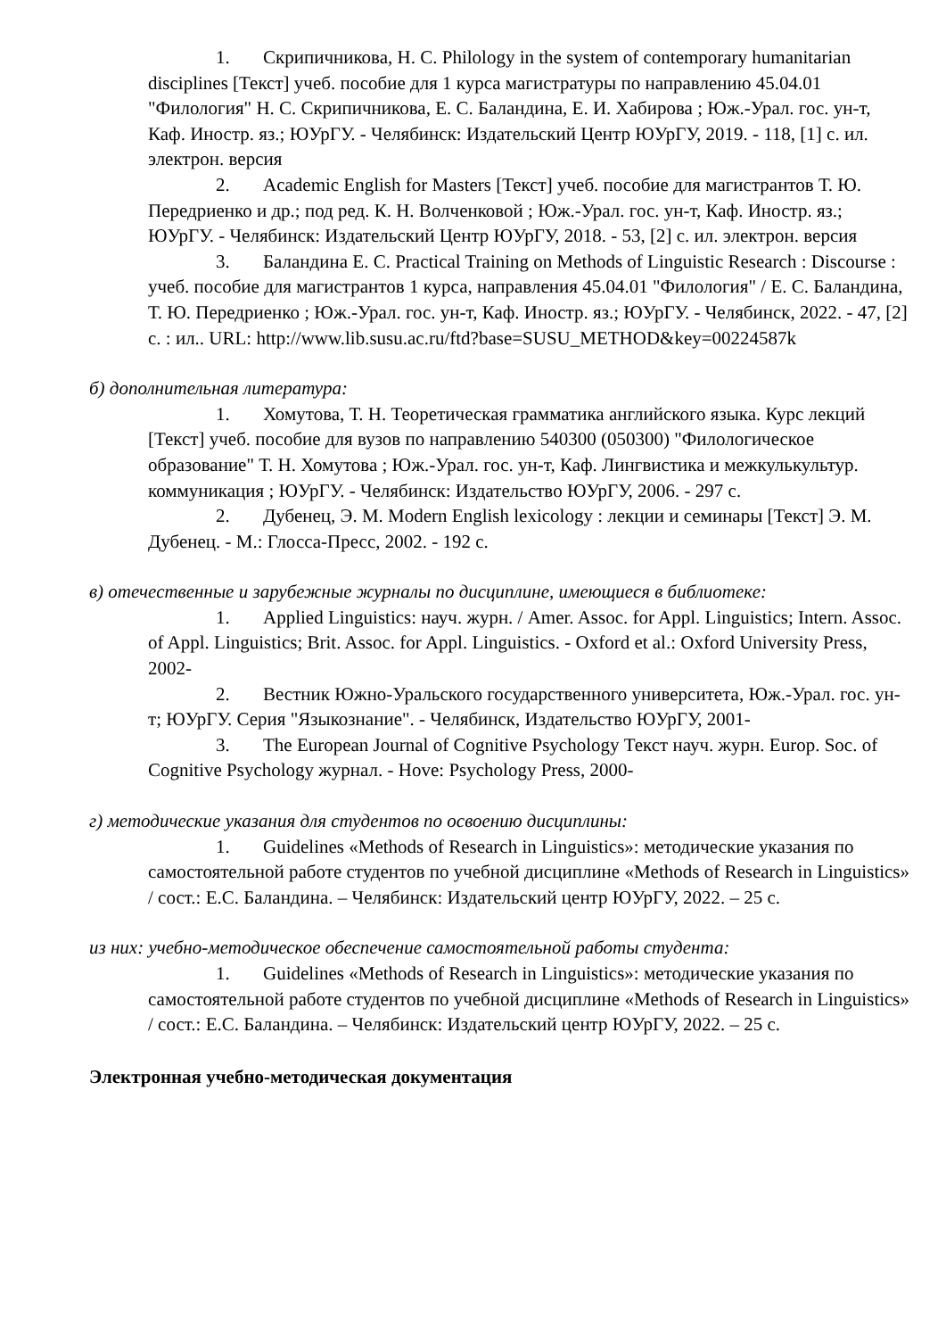1. Скрипичникова, Н. С. Philology in the system of contemporary humanitarian disciplines [Текст] учеб. пособие для 1 курса магистратуры по направлению 45.04.01 "Филология" Н. С. Скрипичникова, Е. С. Баландина, Е. И. Хабирова ; Юж.-Урал. гос. ун-т, Каф. Иностр. яз.; ЮУрГУ. - Челябинск: Издательский Центр ЮУрГУ, 2019. - 118, [1] с. ил. электрон. версия
2. Academic English for Masters [Текст] учеб. пособие для магистрантов Т. Ю. Передриенко и др.; под ред. К. Н. Волченковой ; Юж.-Урал. гос. ун-т, Каф. Иностр. яз.; ЮУрГУ. - Челябинск: Издательский Центр ЮУрГУ, 2018. - 53, [2] с. ил. электрон. версия
3. Баландина Е. С. Practical Training on Methods of Linguistic Research : Discourse : учеб. пособие для магистрантов 1 курса, направления 45.04.01 "Филология" / Е. С. Баландина, Т. Ю. Передриенко ; Юж.-Урал. гос. ун-т, Каф. Иностр. яз.; ЮУрГУ. - Челябинск, 2022. - 47, [2] с. : ил.. URL: http://www.lib.susu.ac.ru/ftd?base=SUSU_METHOD&key=00224587k
б) дополнительная литература:
1. Хомутова, Т. Н. Теоретическая грамматика английского языка. Курс лекций [Текст] учеб. пособие для вузов по направлению 540300 (050300) "Филологическое образование" Т. Н. Хомутова ; Юж.-Урал. гос. ун-т, Каф. Лингвистика и межкулькультур. коммуникация ; ЮУрГУ. - Челябинск: Издательство ЮУрГУ, 2006. - 297 с.
2. Дубенец, Э. М. Modern English lexicology : лекции и семинары [Текст] Э. М. Дубенец. - М.: Глосса-Пресс, 2002. - 192 с.
в) отечественные и зарубежные журналы по дисциплине, имеющиеся в библиотеке:
1. Applied Linguistics: науч. журн. / Amer. Assoc. for Appl. Linguistics; Intern. Assoc. of Appl. Linguistics; Brit. Assoc. for Appl. Linguistics. - Oxford et al.: Oxford University Press, 2002-
2. Вестник Южно-Уральского государственного университета, Юж.-Урал. гос. ун-т; ЮУрГУ. Серия "Языкознание". - Челябинск, Издательство ЮУрГУ, 2001-
3. The European Journal of Cognitive Psychology Текст науч. журн. Europ. Soc. of Cognitive Psychology журнал. - Hove: Psychology Press, 2000-
г) методические указания для студентов по освоению дисциплины:
1. Guidelines «Methods of Research in Linguistics»: методические указания по самостоятельной работе студентов по учебной дисциплине «Methods of Research in Linguistics» / сост.: Е.С. Баландина. – Челябинск: Издательский центр ЮУрГУ, 2022. – 25 с.
из них: учебно-методическое обеспечение самостоятельной работы студента:
1. Guidelines «Methods of Research in Linguistics»: методические указания по самостоятельной работе студентов по учебной дисциплине «Methods of Research in Linguistics» / сост.: Е.С. Баландина. – Челябинск: Издательский центр ЮУрГУ, 2022. – 25 с.
Электронная учебно-методическая документация